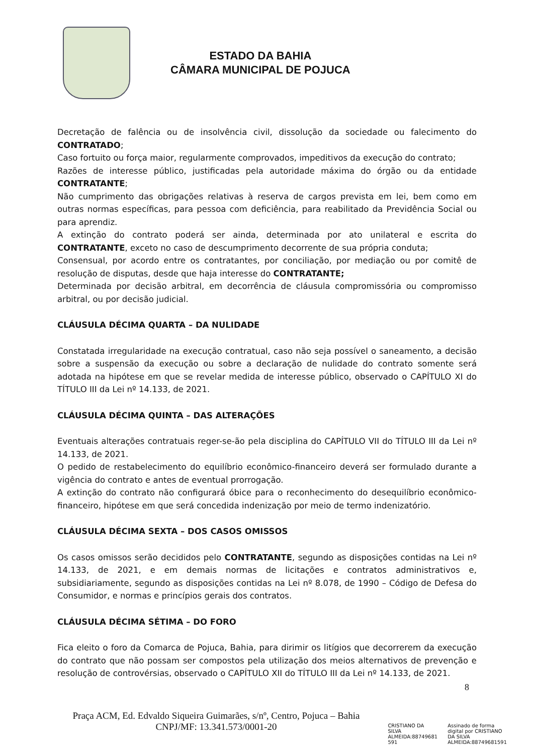ESTADO DA BAHIA
CÂMARA MUNICIPAL DE POJUCA
Decretação de falência ou de insolvência civil, dissolução da sociedade ou falecimento do CONTRATADO;
Caso fortuito ou força maior, regularmente comprovados, impeditivos da execução do contrato;
Razões de interesse público, justificadas pela autoridade máxima do órgão ou da entidade CONTRATANTE;
Não cumprimento das obrigações relativas à reserva de cargos prevista em lei, bem como em outras normas específicas, para pessoa com deficiência, para reabilitado da Previdência Social ou para aprendiz.
A extinção do contrato poderá ser ainda, determinada por ato unilateral e escrita do CONTRATANTE, exceto no caso de descumprimento decorrente de sua própria conduta;
Consensual, por acordo entre os contratantes, por conciliação, por mediação ou por comitê de resolução de disputas, desde que haja interesse do CONTRATANTE;
Determinada por decisão arbitral, em decorrência de cláusula compromissória ou compromisso arbitral, ou por decisão judicial.
CLÁUSULA DÉCIMA QUARTA – DA NULIDADE
Constatada irregularidade na execução contratual, caso não seja possível o saneamento, a decisão sobre a suspensão da execução ou sobre a declaração de nulidade do contrato somente será adotada na hipótese em que se revelar medida de interesse público, observado o CAPÍTULO XI do TÍTULO III da Lei nº 14.133, de 2021.
CLÁUSULA DÉCIMA QUINTA – DAS ALTERAÇÕES
Eventuais alterações contratuais reger-se-ão pela disciplina do CAPÍTULO VII do TÍTULO III da Lei nº 14.133, de 2021.
O pedido de restabelecimento do equilíbrio econômico-financeiro deverá ser formulado durante a vigência do contrato e antes de eventual prorrogação.
A extinção do contrato não configurará óbice para o reconhecimento do desequilíbrio econômico-financeiro, hipótese em que será concedida indenização por meio de termo indenizatório.
CLÁUSULA DÉCIMA SEXTA – DOS CASOS OMISSOS
Os casos omissos serão decididos pelo CONTRATANTE, segundo as disposições contidas na Lei nº 14.133, de 2021, e em demais normas de licitações e contratos administrativos e, subsidiariamente, segundo as disposições contidas na Lei nº 8.078, de 1990 – Código de Defesa do Consumidor, e normas e princípios gerais dos contratos.
CLÁUSULA DÉCIMA SÉTIMA – DO FORO
Fica eleito o foro da Comarca de Pojuca, Bahia, para dirimir os litígios que decorrerem da execução do contrato que não possam ser compostos pela utilização dos meios alternativos de prevenção e resolução de controvérsias, observado o CAPÍTULO XII do TÍTULO III da Lei nº 14.133, de 2021.
8
Praça ACM, Ed. Edvaldo Siqueira Guimarães, s/nº, Centro, Pojuca – Bahia
CNPJ/MF: 13.341.573/0001-20
CRISTIANO DA
SILVA
ALMEIDA:88749681
591
Assinado de forma
digital por CRISTIANO
DA SILVA
ALMEIDA:88749681591